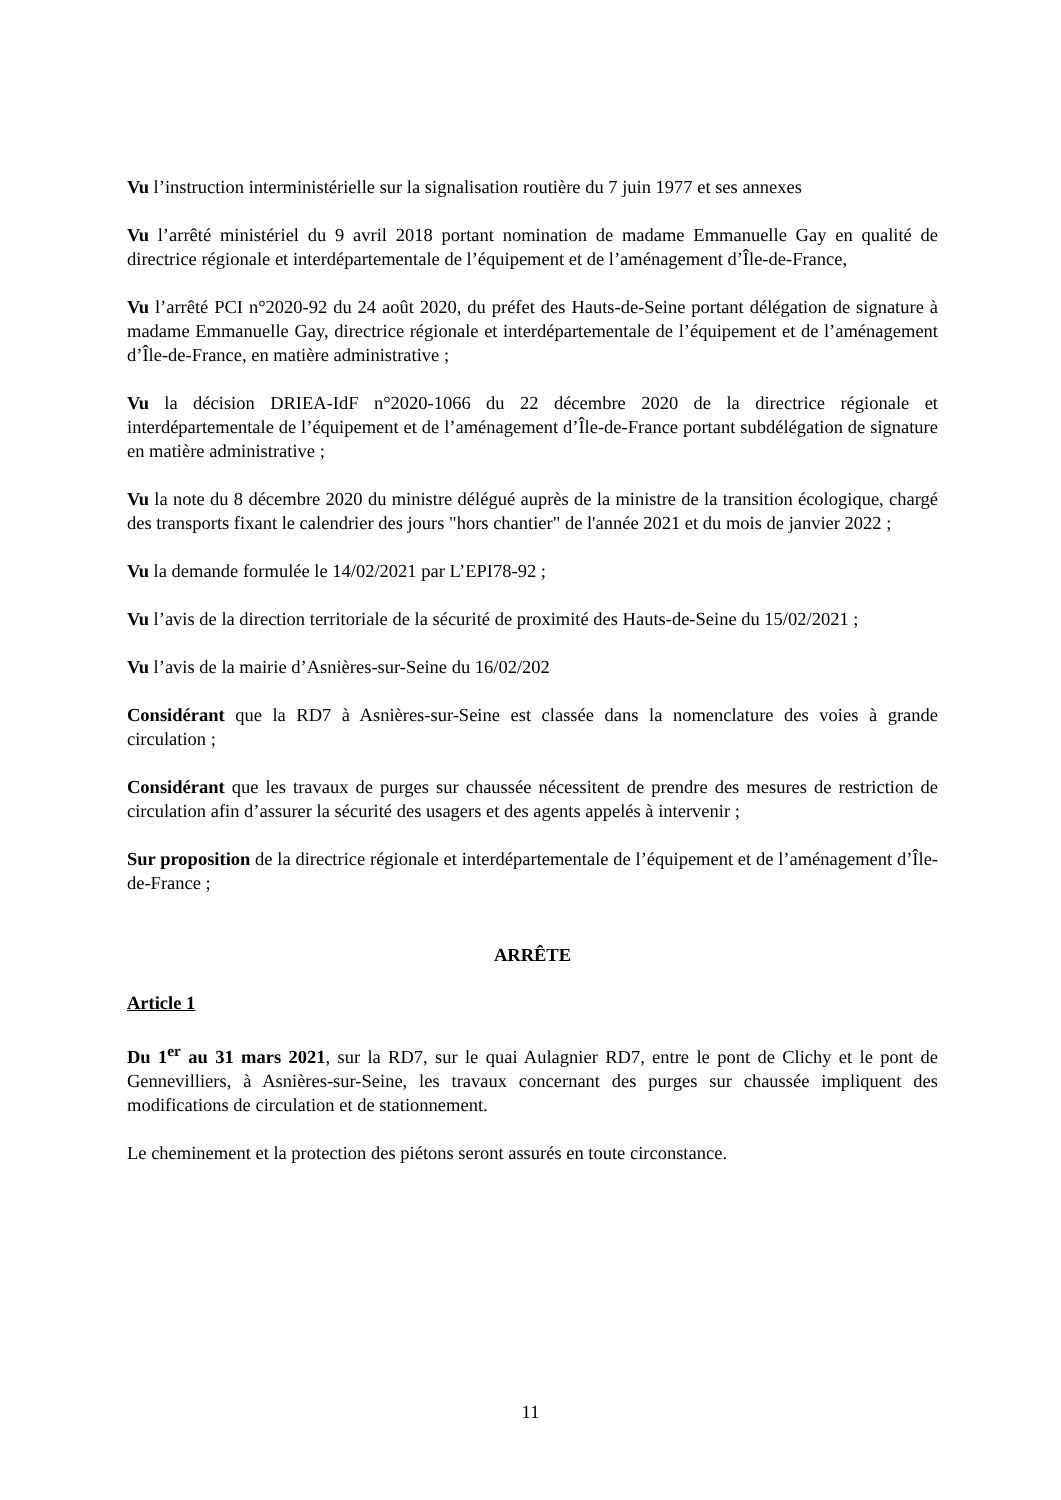Vu l’instruction interministérielle sur la signalisation routière du 7 juin 1977 et ses annexes
Vu l’arrêté ministériel du 9 avril 2018 portant nomination de madame Emmanuelle Gay en qualité de directrice régionale et interdépartementale de l’équipement et de l’aménagement d’Île-de-France,
Vu l’arrêté PCI n°2020-92 du 24 août 2020, du préfet des Hauts-de-Seine portant délégation de signature à madame Emmanuelle Gay, directrice régionale et interdépartementale de l’équipement et de l’aménagement d’Île-de-France, en matière administrative ;
Vu la décision DRIEA-IdF n°2020-1066 du 22 décembre 2020 de la directrice régionale et interdépartementale de l’équipement et de l’aménagement d’Île-de-France portant subdélégation de signature en matière administrative ;
Vu la note du 8 décembre 2020 du ministre délégué auprès de la ministre de la transition écologique, chargé des transports fixant le calendrier des jours "hors chantier" de l'année 2021 et du mois de janvier 2022 ;
Vu la demande formulée le 14/02/2021 par L’EPI78-92 ;
Vu l’avis de la direction territoriale de la sécurité de proximité des Hauts-de-Seine du 15/02/2021 ;
Vu l’avis de la mairie d’Asnières-sur-Seine du 16/02/202
Considérant que la RD7 à Asnières-sur-Seine est classée dans la nomenclature des voies à grande circulation ;
Considérant que les travaux de purges sur chaussée nécessitent de prendre des mesures de restriction de circulation afin d’assurer la sécurité des usagers et des agents appelés à intervenir ;
Sur proposition de la directrice régionale et interdépartementale de l’équipement et de l’aménagement d’Île-de-France ;
ARRÊTE
Article 1
Du 1<sup>er</sup> au 31 mars 2021, sur la RD7, sur le quai Aulagnier RD7, entre le pont de Clichy et le pont de Gennevilliers, à Asnières-sur-Seine, les travaux concernant des purges sur chaussée impliquent des modifications de circulation et de stationnement.
Le cheminement et la protection des piétons seront assurés en toute circonstance.
11